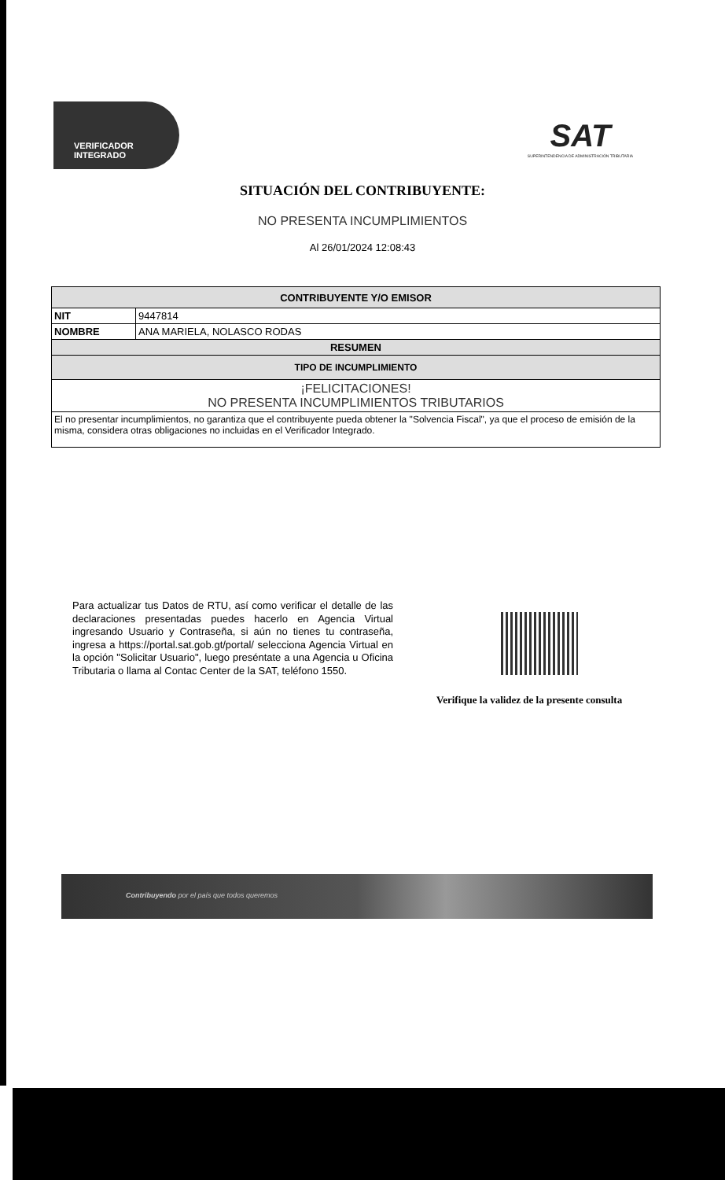VERIFICADOR
INTEGRADO
SAT
SUPERINTENDENCIA DE ADMINISTRACIÓN TRIBUTARIA
SITUACIÓN DEL CONTRIBUYENTE:
NO PRESENTA INCUMPLIMIENTOS
Al 26/01/2024 12:08:43
| CONTRIBUYENTE Y/O EMISOR | |
| --- | --- |
| NIT | 9447814 |
| NOMBRE | ANA MARIELA, NOLASCO RODAS |
| RESUMEN | |
| TIPO DE INCUMPLIMIENTO | |
| ¡FELICITACIONES! NO PRESENTA INCUMPLIMIENTOS TRIBUTARIOS | |
| El no presentar incumplimientos, no garantiza que el contribuyente pueda obtener la "Solvencia Fiscal", ya que el proceso de emisión de la misma, considera otras obligaciones no incluidas en el Verificador Integrado. | |
Para actualizar tus Datos de RTU, así como verificar el detalle de las declaraciones presentadas puedes hacerlo en Agencia Virtual ingresando Usuario y Contraseña, si aún no tienes tu contraseña, ingresa a https://portal.sat.gob.gt/portal/ selecciona Agencia Virtual en la opción "Solicitar Usuario", luego preséntate a una Agencia u Oficina Tributaria o llama al Contac Center de la SAT, teléfono 1550.
Verifique la validez de la presente consulta
Contribuyendo por el país que todos queremos